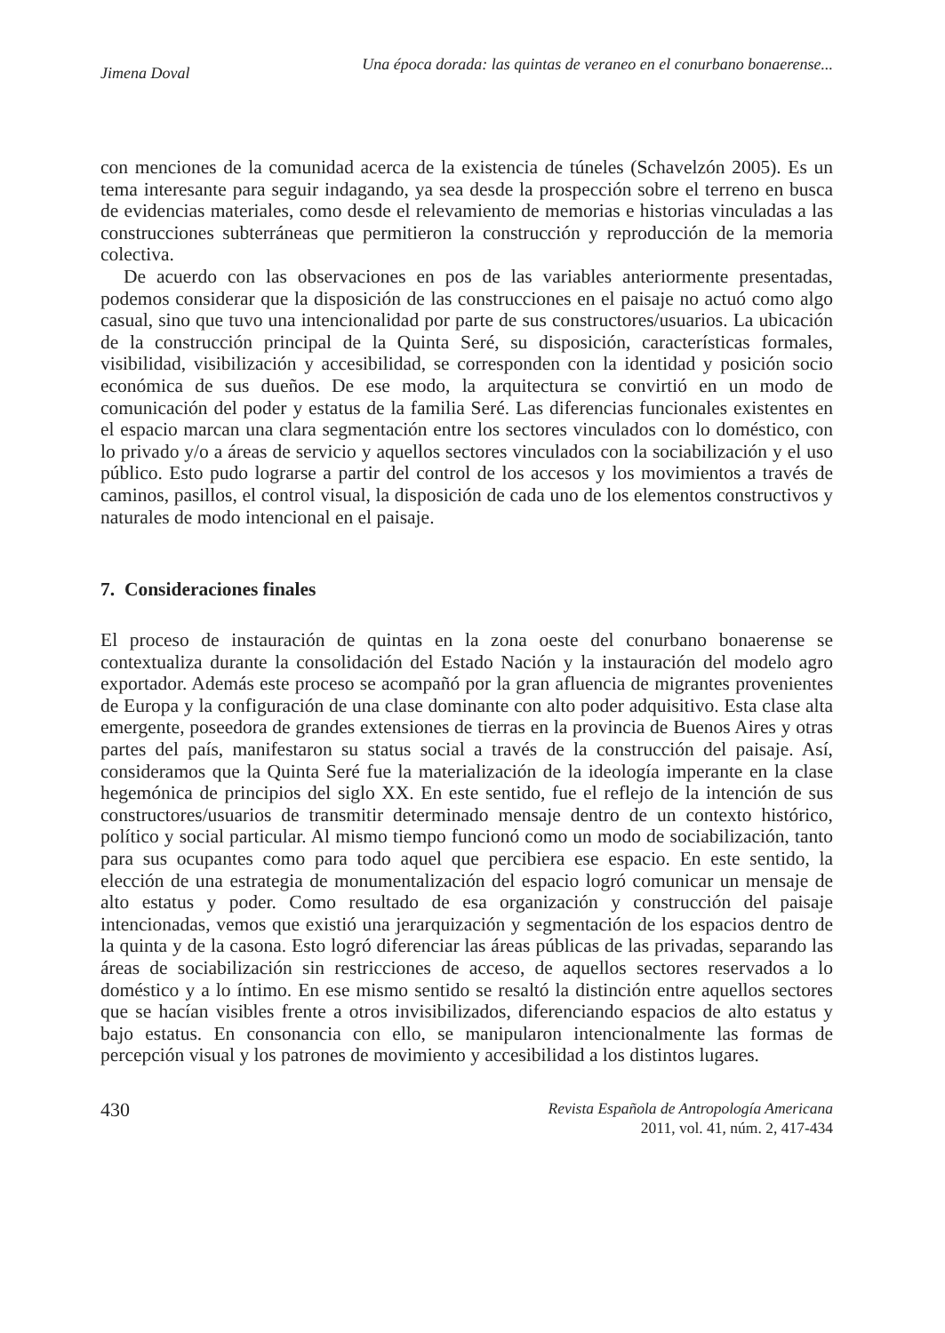Jimena Doval Una época dorada: las quintas de veraneo en el conurbano bonaerense...
con menciones de la comunidad acerca de la existencia de túneles (Schavelzón 2005). Es un tema interesante para seguir indagando, ya sea desde la prospección sobre el terreno en busca de evidencias materiales, como desde el relevamiento de memorias e historias vinculadas a las construcciones subterráneas que permitieron la construcción y reproducción de la memoria colectiva.
De acuerdo con las observaciones en pos de las variables anteriormente presentadas, podemos considerar que la disposición de las construcciones en el paisaje no actuó como algo casual, sino que tuvo una intencionalidad por parte de sus constructores/usuarios. La ubicación de la construcción principal de la Quinta Seré, su disposición, características formales, visibilidad, visibilización y accesibilidad, se corresponden con la identidad y posición socio económica de sus dueños. De ese modo, la arquitectura se convirtió en un modo de comunicación del poder y estatus de la familia Seré. Las diferencias funcionales existentes en el espacio marcan una clara segmentación entre los sectores vinculados con lo doméstico, con lo privado y/o a áreas de servicio y aquellos sectores vinculados con la sociabilización y el uso público. Esto pudo lograrse a partir del control de los accesos y los movimientos a través de caminos, pasillos, el control visual, la disposición de cada uno de los elementos constructivos y naturales de modo intencional en el paisaje.
7. Consideraciones finales
El proceso de instauración de quintas en la zona oeste del conurbano bonaerense se contextualiza durante la consolidación del Estado Nación y la instauración del modelo agro exportador. Además este proceso se acompañó por la gran afluencia de migrantes provenientes de Europa y la configuración de una clase dominante con alto poder adquisitivo. Esta clase alta emergente, poseedora de grandes extensiones de tierras en la provincia de Buenos Aires y otras partes del país, manifestaron su status social a través de la construcción del paisaje. Así, consideramos que la Quinta Seré fue la materialización de la ideología imperante en la clase hegemónica de principios del siglo XX. En este sentido, fue el reflejo de la intención de sus constructores/usuarios de transmitir determinado mensaje dentro de un contexto histórico, político y social particular. Al mismo tiempo funcionó como un modo de sociabilización, tanto para sus ocupantes como para todo aquel que percibiera ese espacio. En este sentido, la elección de una estrategia de monumentalización del espacio logró comunicar un mensaje de alto estatus y poder. Como resultado de esa organización y construcción del paisaje intencionadas, vemos que existió una jerarquización y segmentación de los espacios dentro de la quinta y de la casona. Esto logró diferenciar las áreas públicas de las privadas, separando las áreas de sociabilización sin restricciones de acceso, de aquellos sectores reservados a lo doméstico y a lo íntimo. En ese mismo sentido se resaltó la distinción entre aquellos sectores que se hacían visibles frente a otros invisibilizados, diferenciando espacios de alto estatus y bajo estatus. En consonancia con ello, se manipularon intencionalmente las formas de percepción visual y los patrones de movimiento y accesibilidad a los distintos lugares.
430 Revista Española de Antropología Americana
2011, vol. 41, núm. 2, 417-434